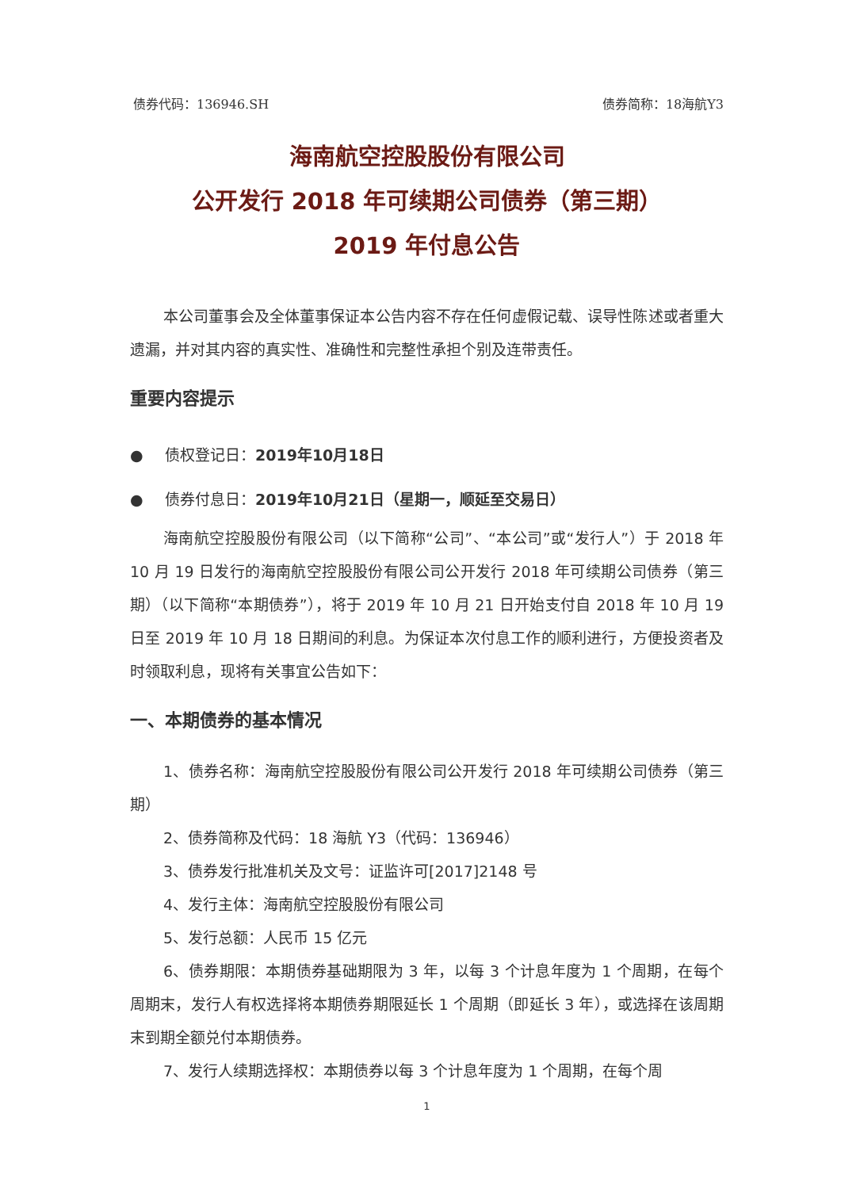债券代码：136946.SH 债券简称：18海航Y3
海南航空控股股份有限公司
公开发行 2018 年可续期公司债券（第三期）
2019 年付息公告
本公司董事会及全体董事保证本公告内容不存在任何虚假记载、误导性陈述或者重大遗漏，并对其内容的真实性、准确性和完整性承担个别及连带责任。
重要内容提示
● 债权登记日：2019年10月18日
● 债券付息日：2019年10月21日（星期一，顺延至交易日）
海南航空控股股份有限公司（以下简称“公司”、“本公司”或“发行人”）于 2018 年 10 月 19 日发行的海南航空控股股份有限公司公开发行 2018 年可续期公司债券（第三期）（以下简称“本期债券”），将于 2019 年 10 月 21 日开始支付自 2018 年 10 月 19 日至 2019 年 10 月 18 日期间的利息。为保证本次付息工作的顺利进行，方便投资者及时领取利息，现将有关事宜公告如下：
一、本期债券的基本情况
1、债券名称：海南航空控股股份有限公司公开发行 2018 年可续期公司债券（第三期）
2、债券简称及代码：18 海航 Y3（代码：136946）
3、债券发行批准机关及文号：证监许可[2017]2148 号
4、发行主体：海南航空控股股份有限公司
5、发行总额：人民币 15 亿元
6、债券期限：本期债券基础期限为 3 年，以每 3 个计息年度为 1 个周期，在每个周期末，发行人有权选择将本期债券期限延长 1 个周期（即延长 3 年），或选择在该周期末到期全额兑付本期债券。
7、发行人续期选择权：本期债券以每 3 个计息年度为 1 个周期，在每个周
1